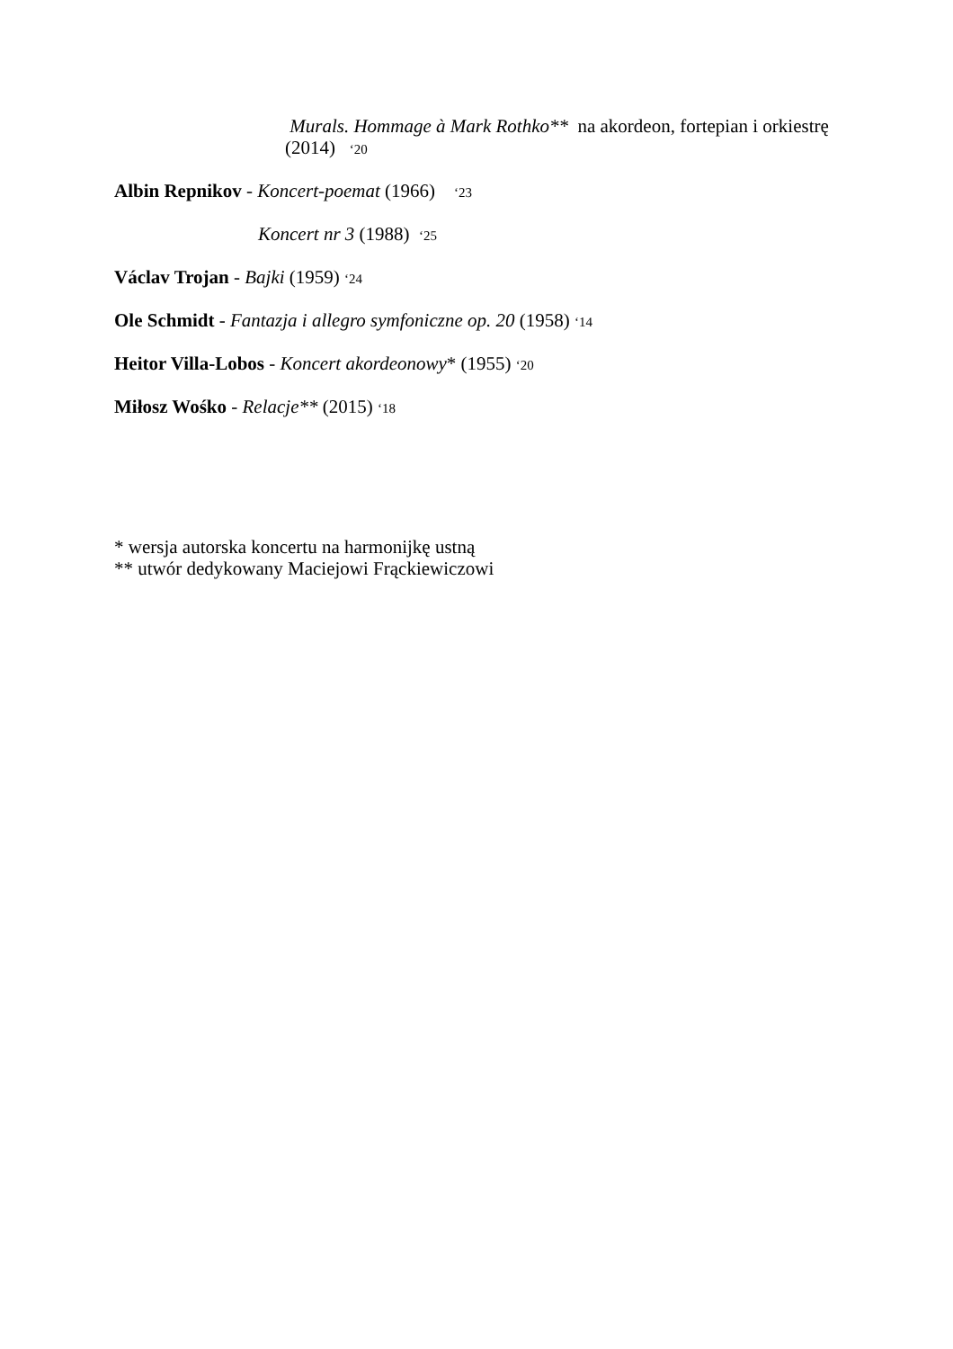Murals. Hommage à Mark Rothko** na akordeon, fortepian i orkiestrę (2014) ‘20
Albin Repnikov - Koncert-poemat (1966) ‘23
Koncert nr 3 (1988) ‘25
Václav Trojan - Bajki (1959) ‘24
Ole Schmidt - Fantazja i allegro symfoniczne op. 20 (1958) ‘14
Heitor Villa-Lobos - Koncert akordeonowy* (1955) ‘20
Miłosz Wośko - Relacje** (2015) ‘18
* wersja autorska koncertu na harmonijkę ustną
** utwór dedykowany Maciejowi Frąckiewiczowi